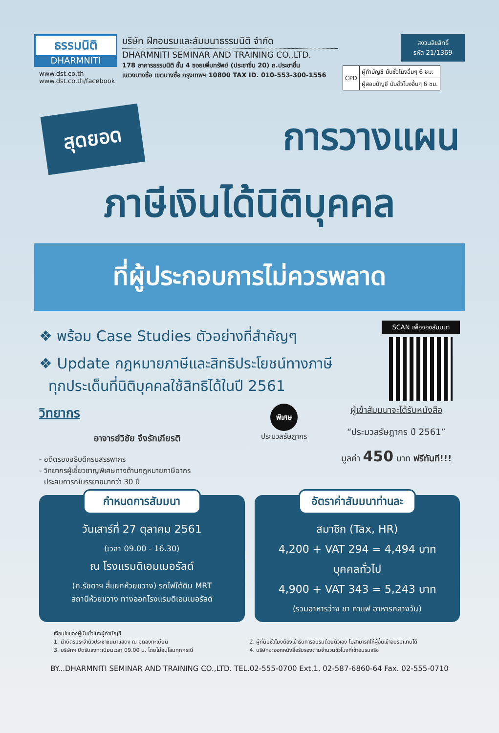ธรรมนิติ
DHARMNITI
www.dst.co.th
www.dst.co.th/facebook
บริษัท ฝึกอบรมและสัมมนาธรรมนิติ จำกัด
DHARMNITI SEMINAR AND TRAINING CO.,LTD.
178 อาคารธรรมนิติ ชั้น 4 ซอยเพิ่มทรัพย์ (ประชาชื่น 20) ถ.ประชาชื่น
แขวงบางซื่อ เขตบางซื่อ กรุงเทพฯ 10800 TAX ID. 010-553-300-1556
สงวนลิขสิทธิ์
รหัส 21/1369
| CPD | ผู้ทำบัญชี นับชั่วโมงอื่นๆ 6 ชม. |
| | ผู้สอบบัญชี นับชั่วโมงอื่นๆ 6 ชม. |
สุดยอด การวางแผน
ภาษีเงินได้นิติบุคคล
ที่ผู้ประกอบการไม่ควรพลาด
❖ พร้อม Case Studies ตัวอย่างที่สำคัญๆ
❖ Update กฎหมายภาษีและสิทธิประโยชน์ทางภาษี
ทุกประเด็นที่นิติบุคคลใช้สิทธิได้ในปี 2561
SCAN เพื่อจองสัมมนา
วิทยากร
อาจารย์วิชัย จึงรักเกียรติ
- อดีตรองอธิบดีกรมสรรพากร
- วิทยากรผู้เชี่ยวชาญพิเศษทางด้านกฎหมายภาษีอากร
ประสบการณ์บรรยายมากว่า 30 ปี
พิเศษ
ประมวลรัษฎากร
ผู้เข้าสัมมนาจะได้รับหนังสือ
“ประมวลรัษฎากร ปี 2561”
มูลค่า 450 บาท ฟรีทันที!!!
กำหนดการสัมมนา
วันเสาร์ที่ 27 ตุลาคม 2561
(เวลา 09.00 - 16.30)
ณ โรงแรมดิเอมเมอรัลด์
(ถ.รัชดาฯ สี่แยกห้วยขวาง) รถไฟใต้ดิน MRT
สถานีห้วยขวาง ทางออกโรงแรมดิเอมเมอรัลด์
อัตราค่าสัมมนาท่านละ
สมาชิก (Tax, HR)
4,200 + VAT 294 = 4,494 บาท
บุคคลทั่วไป
4,900 + VAT 343 = 5,243 บาท
(รวมอาหารว่าง ชา กาแฟ อาหารกลางวัน)
เงื่อนไขของผู้นับชั่วโมงผู้ทำบัญชี
1. นำบัตรประจำตัวประชาชนมาแสดง ณ จุดลงทะเบียน
2. ผู้ที่นับชั่วโมงต้องเข้ารับการอบรมด้วยตัวเอง ไม่สามารถให้ผู้อื่นเข้าอบรมแทนได้
3. บริษัทฯ ปิดรับลงทะเบียนเวลา 09.00 น. โดยไม่อนุโลมทุกกรณี
4. บริษัทจะออกหนังสือรับรองตามจำนวนชั่วโมงที่เข้าอบรมจริง
BY...DHARMNITI SEMINAR AND TRAINING CO.,LTD. TEL.02-555-0700 Ext.1, 02-587-6860-64 Fax. 02-555-0710